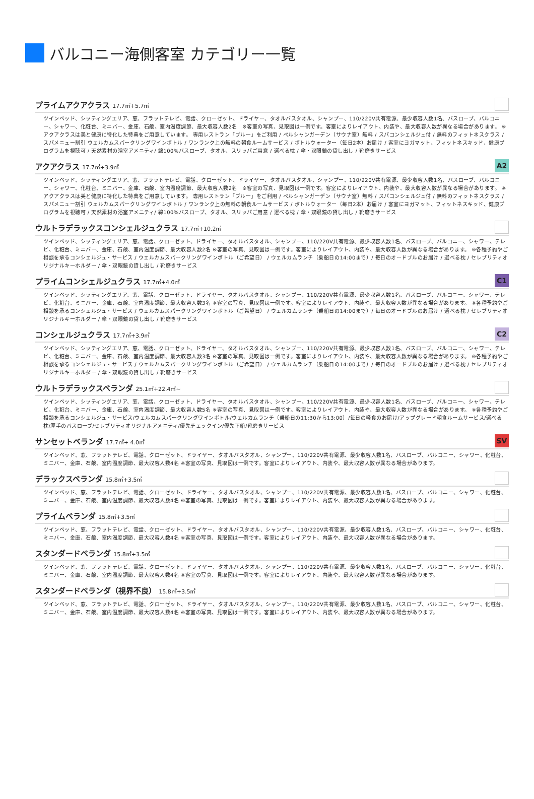バルコニー海側客室 カテゴリー一覧
プライムアクアクラス 17.7㎡+5.7㎡
ツインベッド、シッティングエリア、窓、フラットテレビ、電話、クローゼット、ドライヤー、タオルバスタオル、シャンプー、110/220V共有電源、最少収容人数1名、バスローブ、バルコニー、シャワー、化粧台、ミニバー、金庫、石鹸、室内温度調節、最大収容人数2名　※客室の写真、見取図は一例です。客室によりレイアウト、内装や、最大収容人数が異なる場合があります。 ※アクアクラスは美と健康に特化した特典をご用意しています。 専用レストラン「ブルー」をご利用 / ペルシャンガーデン（サウナ室）無料 / スパコンシェルジュ付 / 無料のフィットネスクラス / スパメニュー割引 ウェルカムスパークリングワインボトル / ワンランク上の無料の朝食ルームサービス / ボトルウォーター（毎日2本）お届け / 客室にヨガマット、フィットネスキッド、健康プログラムを視聴可 / 天然素材の浴室アメニティ/ 綿100%バスローブ、タオル、スリッパご用意 / 選べる枕 / 傘・双眼鏡の貸し出し / 靴磨きサービス
アクアクラス 17.7㎡+3.9㎡
A2
ツインベッド、シッティングエリア、窓、フラットテレビ、電話、クローゼット、ドライヤー、タオルバスタオル、シャンプー、110/220V共有電源、最少収容人数1名、バスローブ、バルコニー、シャワー、化粧台、ミニバー、金庫、石鹸、室内温度調節、最大収容人数2名　※客室の写真、見取図は一例です。客室によりレイアウト、内装や、最大収容人数が異なる場合があります。 ※アクアクラスは美と健康に特化した特典をご用意しています。 専用レストラン「ブルー」をご利用 / ペルシャンガーデン（サウナ室）無料 / スパコンシェルジュ付 / 無料のフィットネスクラス / スパメニュー割引 ウェルカムスパークリングワインボトル / ワンランク上の無料の朝食ルームサービス / ボトルウォーター（毎日2本）お届け / 客室にヨガマット、フィットネスキッド、健康プログラムを視聴可 / 天然素材の浴室アメニティ/ 綿100%バスローブ、タオル、スリッパご用意 / 選べる枕 / 傘・双眼鏡の貸し出し / 靴磨きサービス
ウルトラデラックスコンシェルジュクラス 17.7㎡+10.2㎡
ツインベッド、シッティングエリア、窓、電話、クローゼット、ドライヤー、タオルバスタオル、シャンプー、110/220V共有電源、最少収容人数1名、バスローブ、バルコニー、シャワー、テレビ、化粧台、ミニバー、金庫、石鹸、室内温度調節、最大収容人数2名 ※客室の写真、見取図は一例です。客室によりレイアウト、内装や、最大収容人数が異なる場合があります。 ※各種予約やご相談を承るコンシェルジュ・サービス / ウェルカムスパークリングワインボトル（ご希望日） / ウェルカムランチ（乗船日の14:00まで）/ 毎日のオードブルのお届け / 選べる枕 / セレブリティオリジナルキーホルダー / 傘・双眼鏡の貸し出し / 靴磨きサービス
プライムコンシェルジュクラス 17.7㎡+4.0㎡
C1
ツインベッド、シッティングエリア、窓、電話、クローゼット、ドライヤー、タオルバスタオル、シャンプー、110/220V共有電源、最少収容人数1名、バスローブ、バルコニー、シャワー、テレビ、化粧台、ミニバー、金庫、石鹸、室内温度調節、最大収容人数3名 ※客室の写真、見取図は一例です。客室によりレイアウト、内装や、最大収容人数が異なる場合があります。 ※各種予約やご相談を承るコンシェルジュ・サービス / ウェルカムスパークリングワインボトル（ご希望日） / ウェルカムランチ（乗船日の14:00まで）/ 毎日のオードブルのお届け / 選べる枕 / セレブリティオリジナルキーホルダー / 傘・双眼鏡の貸し出し / 靴磨きサービス
コンシェルジュクラス 17.7㎡+3.9㎡
C2
ツインベッド、シッティングエリア、窓、電話、クローゼット、ドライヤー、タオルバスタオル、シャンプー、110/220V共有電源、最少収容人数1名、バスローブ、バルコニー、シャワー、テレビ、化粧台、ミニバー、金庫、石鹸、室内温度調節、最大収容人数3名 ※客室の写真、見取図は一例です。客室によりレイアウト、内装や、最大収容人数が異なる場合があります。 ※各種予約やご相談を承るコンシェルジュ・サービス / ウェルカムスパークリングワインボトル（ご希望日） / ウェルカムランチ（乗船日の14:00まで）/ 毎日のオードブルのお届け / 選べる枕 / セレブリティオリジナルキーホルダー / 傘・双眼鏡の貸し出し / 靴磨きサービス
ウルトラデラックスベランダ 25.1㎡+22.4㎡~
ツインベッド、シッティングエリア、窓、電話、クローゼット、ドライヤー、タオルバスタオル、シャンプー、110/220V共有電源、最少収容人数1名、バスローブ、バルコニー、シャワー、テレビ、化粧台、ミニバー、金庫、石鹸、室内温度調節、最大収容人数5名 ※客室の写真、見取図は一例です。客室によりレイアウト、内装や、最大収容人数が異なる場合があります。 ※各種予約やご相談を承るコンシェルジュ・サービス/ウェルカムスパークリングワインボトル/ウェルカムランチ（乗船日の11:30から13:00）/毎日の軽食のお届け/アップグレード朝食ルームサービス/選べる枕/厚手のバスローブ/セレブリティオリジナルアメニティ/優先チェックイン/優先下船/靴磨きサービス
サンセットベランダ 17.7㎡+ 4.0㎡
SV
ツインベッド、窓、フラットテレビ、電話、クローゼット、ドライヤー、タオルバスタオル、シャンプー、110/220V共有電源、最少収容人数1名、バスローブ、バルコニー、シャワー、化粧台、ミニバー、金庫、石鹸、室内温度調節、最大収容人数4名 ※客室の写真、見取図は一例です。客室によりレイアウト、内装や、最大収容人数が異なる場合があります。
デラックスベランダ 15.8㎡+3.5㎡
ツインベッド、窓、フラットテレビ、電話、クローゼット、ドライヤー、タオルバスタオル、シャンプー、110/220V共有電源、最少収容人数1名、バスローブ、バルコニー、シャワー、化粧台、ミニバー、金庫、石鹸、室内温度調節、最大収容人数4名 ※客室の写真、見取図は一例です。客室によりレイアウト、内装や、最大収容人数が異なる場合があります。
プライムベランダ 15.8㎡+3.5㎡
ツインベッド、窓、フラットテレビ、電話、クローゼット、ドライヤー、タオルバスタオル、シャンプー、110/220V共有電源、最少収容人数1名、バスローブ、バルコニー、シャワー、化粧台、ミニバー、金庫、石鹸、室内温度調節、最大収容人数4名 ※客室の写真、見取図は一例です。客室によりレイアウト、内装や、最大収容人数が異なる場合があります。
スタンダードベランダ 15.8㎡+3.5㎡
ツインベッド、窓、フラットテレビ、電話、クローゼット、ドライヤー、タオルバスタオル、シャンプー、110/220V共有電源、最少収容人数1名、バスローブ、バルコニー、シャワー、化粧台、ミニバー、金庫、石鹸、室内温度調節、最大収容人数4名 ※客室の写真、見取図は一例です。客室によりレイアウト、内装や、最大収容人数が異なる場合があります。
スタンダードベランダ（視界不良） 15.8㎡+3.5㎡
ツインベッド、窓、フラットテレビ、電話、クローゼット、ドライヤー、タオルバスタオル、シャンプー、110/220V共有電源、最少収容人数1名、バスローブ、バルコニー、シャワー、化粧台、ミニバー、金庫、石鹸、室内温度調節、最大収容人数4名 ※客室の写真、見取図は一例です。客室によりレイアウト、内装や、最大収容人数が異なる場合があります。